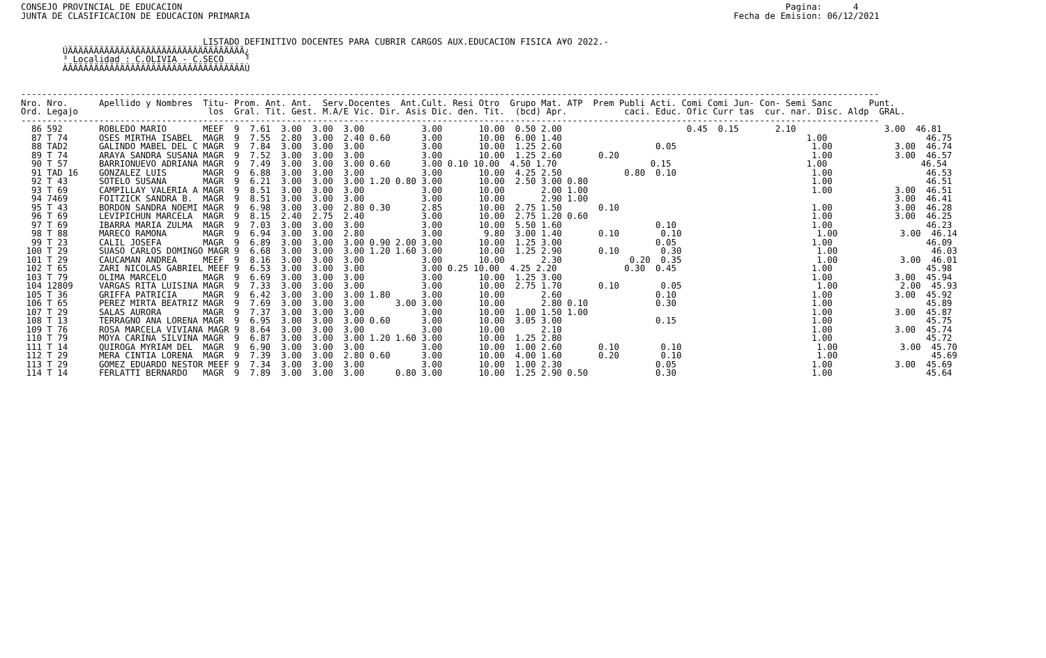CONSEJO PROVINCIAL DE EDUCACION                                                                                                                    Pagina:      4
JUNTA DE CLASIFICACION DE EDUCACION PRIMARIA                                                                                             Fecha de Emision: 06/12/2021


                                   LISTADO DEFINITIVO DOCENTES PARA CUBRIR CARGOS AUX.EDUCACION FISICA A¥O 2022.-
        ÚÄÄÄÄÄÄÄÄÄÄÄÄÄÄÄÄÄÄÄÄÄÄÄÄÄÄÄÄÄÄÄÄÄÄ¿
        ³ Localidad : C.OLIVIA - C.SECO    ³
        ÀÄÄÄÄÄÄÄÄÄÄÄÄÄÄÄÄÄÄÄÄÄÄÄÄÄÄÄÄÄÄÄÄÄÄÙ


---------------------------------------------------------------------------------------------------------------------------------------------------------------------
Nro. Nro.      Apellido y Nombres  Titu- Prom. Ant. Ant.  Serv.Docentes  Ant.Cult. Resi Otro  Grupo Mat. ATP  Prem Publi Acti. Comi Comi Jun- Con- Semi Sanc       Punt.
Ord. Legajo                         los  Gral. Tit. Gest. M.A/E Vic. Dir. Asis Dic. den. Tit.  (bcd) Apr.           caci. Educ. Ofic Curr tas  cur. nar. Disc. Aldp  GRAL.
---------------------------------------------------------------------------------------------------------------------------------------------------------------------
  86 592       ROBLEDO MARIO       MEEF  9  7.61  3.00  3.00  3.00           3.00       10.00  0.50 2.00                        0.45  0.15       2.10                 3.00  46.81
  87 T 74      OSES MIRTHA ISABEL  MAGR  9  7.55  2.80  3.00  2.40 0.60      3.00       10.00  6.00 1.40                                               1.00                   46.75
  88 TAD2      GALINDO MABEL DEL C MAGR  9  7.84  3.00  3.00  3.00           3.00       10.00  1.25 2.60                  0.05                          1.00            3.00  46.74
  89 T 74      ARAYA SANDRA SUSANA MAGR  9  7.52  3.00  3.00  3.00           3.00       10.00  1.25 2.60       0.20                                     1.00            3.00  46.57
  90 T 57      BARRIONUEVO ADRIANA MAGR  9  7.49  3.00  3.00  3.00 0.60      3.00 0.10 10.00  4.50 1.70                  0.15                          1.00                  46.54
  91 TAD 16    GONZALEZ LUIS       MAGR  9  6.88  3.00  3.00  3.00           3.00       10.00  4.25 2.50            0.80  0.10                          1.00                  46.53
  92 T 43      SOTELO SUSANA       MAGR  9  6.21  3.00  3.00  3.00 1.20 0.80 3.00       10.00  2.50 3.00 0.80                                           1.00                  46.51
  93 T 69      CAMPILLAY VALERIA A MAGR  9  8.51  3.00  3.00  3.00           3.00       10.00       2.00 1.00                                           1.00            3.00  46.51
  94 7469      FOITZICK SANDRA B.  MAGR  9  8.51  3.00  3.00  3.00           3.00       10.00       2.90 1.00                                                           3.00  46.41
  95 T 43      BORDON SANDRA NOEMI MAGR  9  6.98  3.00  3.00  2.80 0.30      2.85       10.00  2.75 1.50       0.10                                     1.00            3.00  46.28
  96 T 69      LEVIPICHUN MARCELA  MAGR  9  8.15  2.40  2.75  2.40           3.00       10.00  2.75 1.20 0.60                                           1.00            3.00  46.25
  97 T 69      IBARRA MARIA ZULMA  MAGR  9  7.03  3.00  3.00  3.00           3.00       10.00  5.50 1.60                  0.10                          1.00                  46.23
  98 T 88      MARECO RAMONA       MAGR  9  6.94  3.00  3.00  2.80           3.00        9.80  3.00 1.40       0.10        0.10                          1.00            3.00  46.14
  99 T 23      CALIL JOSEFA        MAGR  9  6.89  3.00  3.00  3.00 0.90 2.00 3.00       10.00  1.25 3.00                  0.05                          1.00                  46.09
 100 T 29      SUASO CARLOS DOMINGO MAGR 9  6.68  3.00  3.00  3.00 1.20 1.60 3.00       10.00  1.25 2.90       0.10        0.30                          1.00                  46.03
 101 T 29      CAUCAMAN ANDREA     MEEF  9  8.16  3.00  3.00  3.00           3.00       10.00       2.30             0.20  0.35                          1.00            3.00  46.01
 102 T 65      ZARI NICOLAS GABRIEL MEEF 9  6.53  3.00  3.00  3.00           3.00 0.25 10.00  4.25 2.20             0.30  0.45                          1.00                  45.98
 103 T 79      OLIMA MARCELO       MAGR  9  6.69  3.00  3.00  3.00           3.00       10.00  1.25 3.00                                                1.00            3.00  45.94
 104 12809     VARGAS RITA LUISINA MAGR  9  7.33  3.00  3.00  3.00           3.00       10.00  2.75 1.70       0.10        0.05                          1.00            2.00  45.93
 105 T 36      GRIFFA PATRICIA     MAGR  9  6.42  3.00  3.00  3.00 1.80      3.00       10.00       2.60                  0.10                          1.00            3.00  45.92
 106 T 65      PEREZ MIRTA BEATRIZ MAGR  9  7.69  3.00  3.00  3.00      3.00 3.00       10.00       2.80 0.10             0.30                          1.00                  45.89
 107 T 29      SALAS AURORA        MAGR  9  7.37  3.00  3.00  3.00           3.00       10.00  1.00 1.50 1.00                                           1.00            3.00  45.87
 108 T 13      TERRAGNO ANA LORENA MAGR  9  6.95  3.00  3.00  3.00 0.60      3.00       10.00  3.05 3.00                  0.15                          1.00                  45.75
 109 T 76      ROSA MARCELA VIVIANA MAGR 9  8.64  3.00  3.00  3.00           3.00       10.00       2.10                                                1.00            3.00  45.74
 110 T 79      MOYA CARINA SILVINA MAGR  9  6.87  3.00  3.00  3.00 1.20 1.60 3.00       10.00  1.25 2.80                                                1.00                  45.72
 111 T 14      QUIROGA MYRIAM DEL  MAGR  9  6.90  3.00  3.00  3.00           3.00       10.00  1.00 2.60       0.10        0.10                          1.00            3.00  45.70
 112 T 29      MERA CINTIA LORENA  MAGR  9  7.39  3.00  3.00  2.80 0.60      3.00       10.00  4.00 1.60       0.20        0.10                          1.00                  45.69
 113 T 29      GOMEZ EDUARDO NESTOR MEEF 9  7.34  3.00  3.00  3.00           3.00       10.00  1.00 2.30                  0.05                          1.00            3.00  45.69
 114 T 14      FERLATTI BERNARDO   MAGR  9  7.89  3.00  3.00  3.00      0.80 3.00       10.00  1.25 2.90 0.50             0.30                          1.00                  45.64